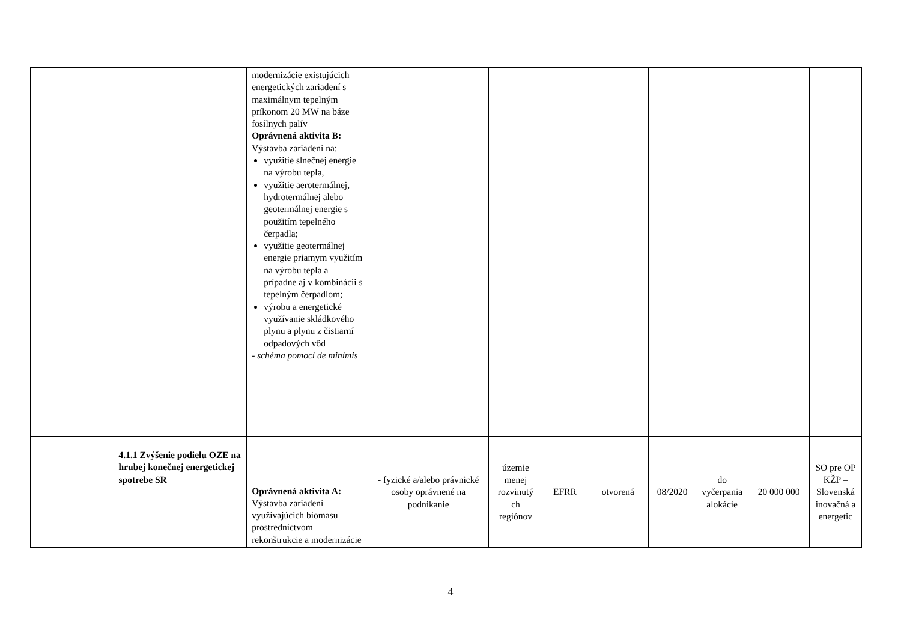| | | modernizácie existujúcich energetických zariadení s maximálnym tepelným príkonom 20 MW na báze fosílnych palív Oprávnená aktivita B: Výstavba zariadení na: využitie slnečnej energie na výrobu tepla, využitie aerotermálnej, hydrotermálnej alebo geotermálnej energie s použitím tepelného čerpadla; využitie geotermálnej energie priamym využitím na výrobu tepla a prípadne aj v kombinácii s tepelným čerpadlom; výrobu a energetické využívanie skládkového plynu a plynu z čistiarní odpadových vôd - schéma pomoci de minimis | | | | | | | | |
| | 4.1.1 Zvýšenie podielu OZE na hrubej konečnej energetickej spotrebe SR | Oprávnená aktivita A: Výstavba zariadení využívajúcich biomasu prostredníctvom rekonštrukcie a modernizácie | - fyzické a/alebo právnické osoby oprávnené na podnikanie | územie menej rozvinutý ch regiónov | EFRR | otvorená | 08/2020 | do vyčerpania alokácie | 20 000 000 | SO pre OP KŽP – Slovenská inovačná a energetic |
4